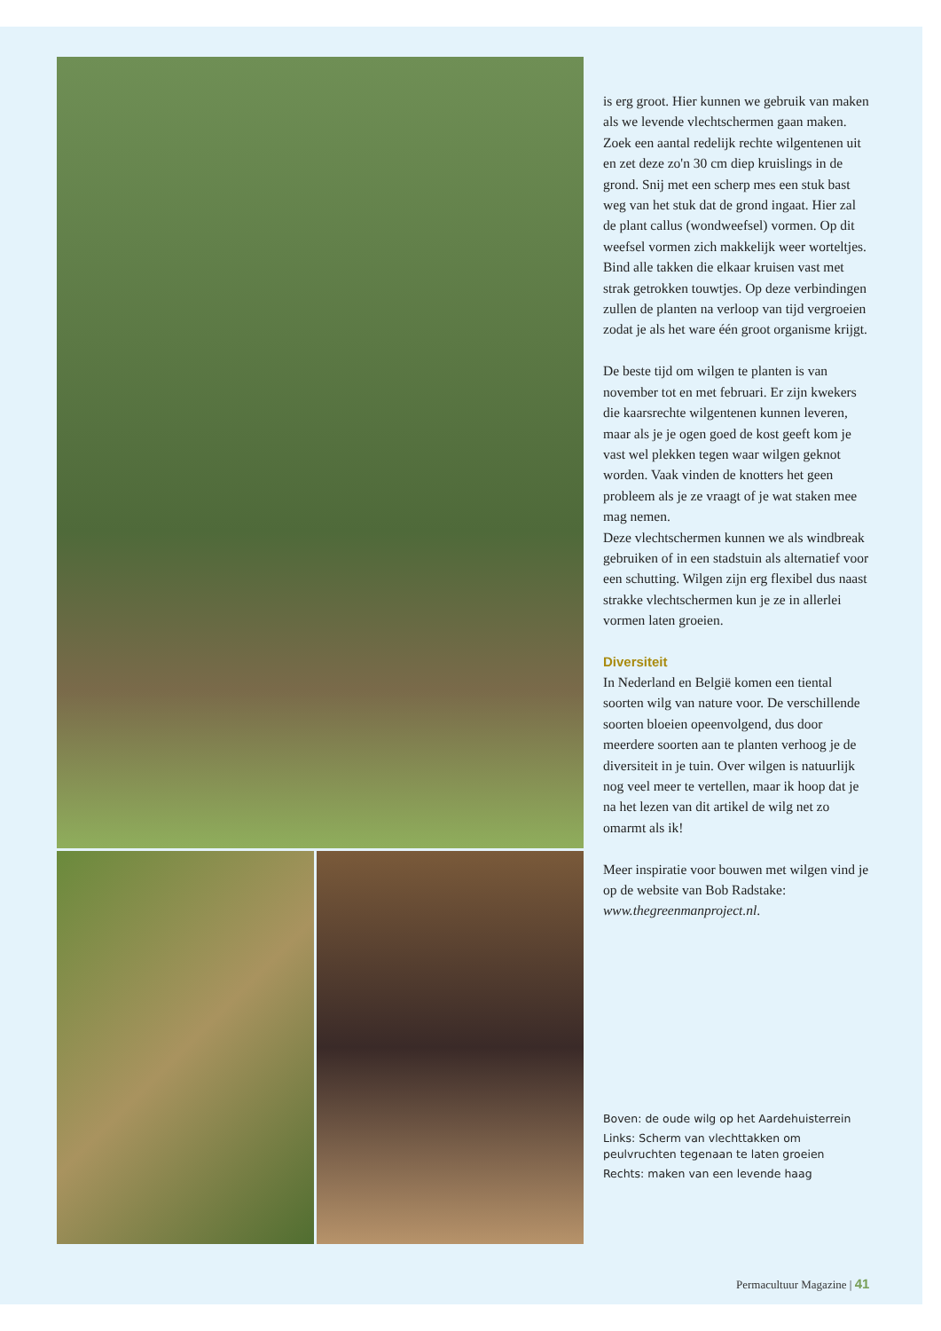is erg groot. Hier kunnen we gebruik van maken als we levende vlechtschermen gaan maken.
Zoek een aantal redelijk rechte wilgentenen uit en zet deze zo'n 30 cm diep kruislings in de grond. Snij met een scherp mes een stuk bast weg van het stuk dat de grond ingaat. Hier zal de plant callus (wondweefsel) vormen. Op dit weefsel vormen zich makkelijk weer worteltjes.
Bind alle takken die elkaar kruisen vast met strak getrokken touwtjes. Op deze verbindingen zullen de planten na verloop van tijd vergroeien zodat je als het ware één groot organisme krijgt.
De beste tijd om wilgen te planten is van november tot en met februari. Er zijn kwekers die kaarsrechte wilgentenen kunnen leveren, maar als je je ogen goed de kost geeft kom je vast wel plekken tegen waar wilgen geknot worden. Vaak vinden de knotters het geen probleem als je ze vraagt of je wat staken mee mag nemen.
Deze vlechtschermen kunnen we als windbreak gebruiken of in een stadstuin als alternatief voor een schutting. Wilgen zijn erg flexibel dus naast strakke vlechtschermen kun je ze in allerlei vormen laten groeien.
Diversiteit
In Nederland en België komen een tiental soorten wilg van nature voor. De verschillende soorten bloeien opeenvolgend, dus door meerdere soorten aan te planten verhoog je de diversiteit in je tuin. Over wilgen is natuurlijk nog veel meer te vertellen, maar ik hoop dat je na het lezen van dit artikel de wilg net zo omarmt als ik!
Meer inspiratie voor bouwen met wilgen vind je op de website van Bob Radstake: www.thegreenmanproject.nl.
Boven: de oude wilg op het Aardehuisterrein
Links: Scherm van vlechttakken om peulvruchten tegenaan te laten groeien
Rechts: maken van een levende haag
Permacultuur Magazine | 41